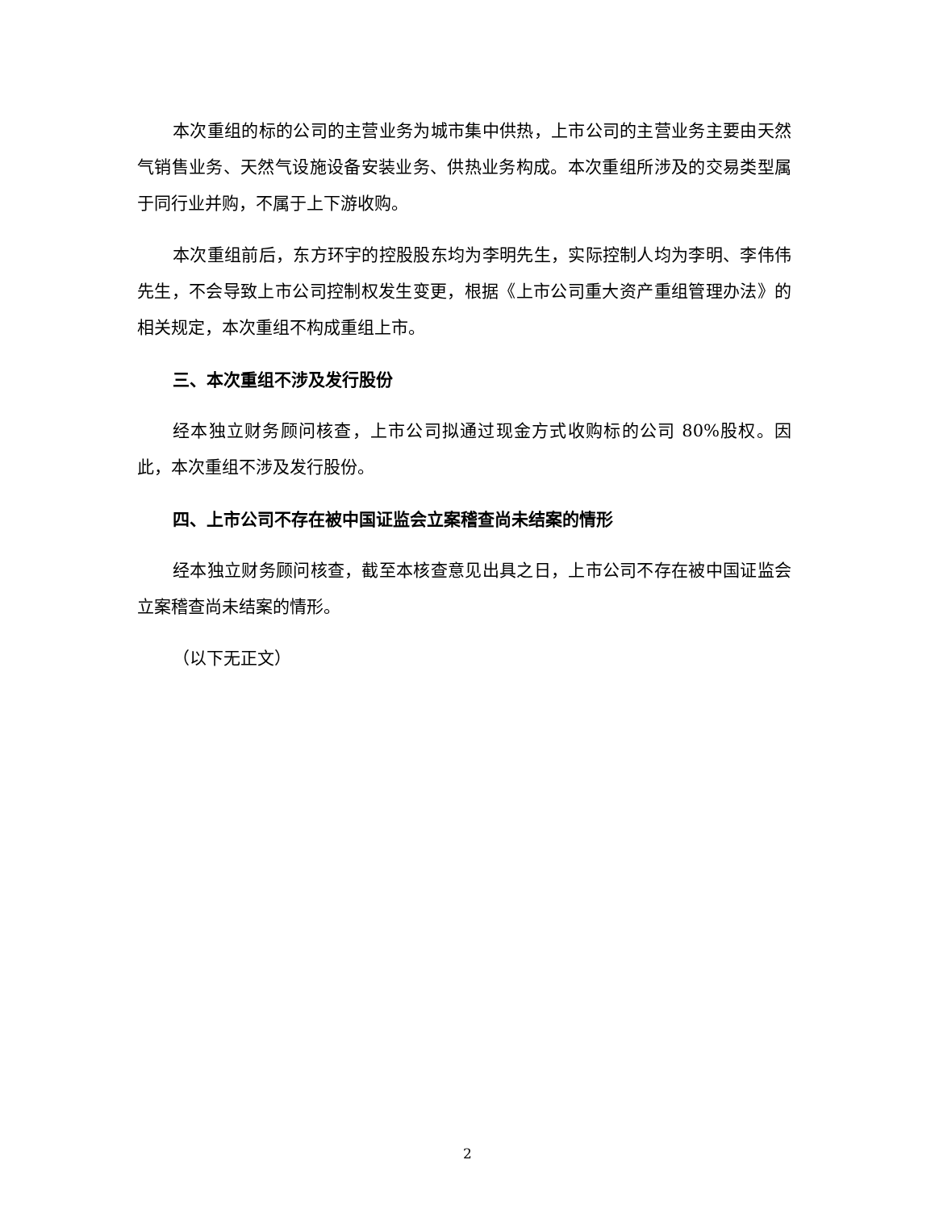本次重组的标的公司的主营业务为城市集中供热，上市公司的主营业务主要由天然气销售业务、天然气设施设备安装业务、供热业务构成。本次重组所涉及的交易类型属于同行业并购，不属于上下游收购。
本次重组前后，东方环宇的控股股东均为李明先生，实际控制人均为李明、李伟伟先生，不会导致上市公司控制权发生变更，根据《上市公司重大资产重组管理办法》的相关规定，本次重组不构成重组上市。
三、本次重组不涉及发行股份
经本独立财务顾问核查，上市公司拟通过现金方式收购标的公司 80%股权。因此，本次重组不涉及发行股份。
四、上市公司不存在被中国证监会立案稽查尚未结案的情形
经本独立财务顾问核查，截至本核查意见出具之日，上市公司不存在被中国证监会立案稽查尚未结案的情形。
（以下无正文）
2